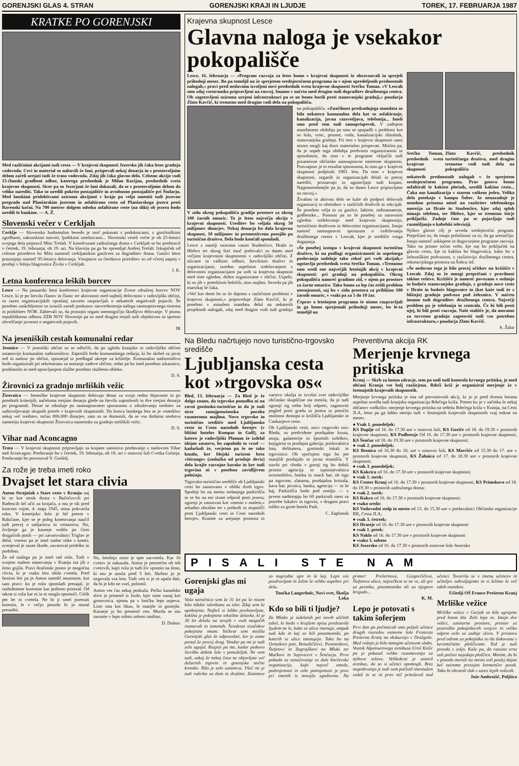GORENJSKI GLAS 4. STRAN GORENJSKI KRAJI IN LJUDJE TOREK, 17. FEBRUARJA 1987
KRATKE PO GORENJSKI
Med različnimi akcijami tudi cesta — V krajevni skupnosti Jezersko jih čaka letos gradnja vodovoda. Cevi in material so nabavili že lani, prispevali nekaj denarja in s prostovoljnim delom začeli urejati tudi že traso vodovoda. Zdaj jih čaka glavno delo. Celotno akcijo vodi 15-članski gradbeni odbor, katerega predsednik je Milan Kocijan, predsednik sveta krajevne skupnosti. Sicer pa so Jezerjani že lani dokazali, da se s prostovoljnim delom da veliko narediti. Tako so uredili pokrito postajališče in avtobusno postajališče pri Štularju. Med lanskimi pridobitvami oziroma akcijami v kraju pa velja omeniti tudi jezovno pregrado nad Planšarskim jezerom in asfaltirano cesto od Planšarskega jezera proti Ravenski kočni. Na 700 metrov dolgem odseku asfaltirane ceste (na sliki) ob jezeru bodo uredili še bankine. — A. Ž.
Slovenski večer v Cerkljah
Cerklje — Slovensko hudomušno besedo je moč pokazati s podoknicami, z gostilniškimi zgodbami, zakonskimi nasveti, ljudskimi smešnicami... Slovenski veseli večer je ob 25-letnici svojega dela pripravil Mito Trefalt. V kinodvorani zadružnega doma v Cerkljah se bo predstavil v četrtek, 19. februarja, ob 19. uri. Na klavirju pa ga bo spremljal Andrej Trefalt. Izkupiček od celotne prireditve bo Mito namenil cerkljanskim gasilcem za dograditev doma. Gasilci letos praznujejo namreč 95-letnico delovanja. Vstopnice za četrtkovo prireditev so od včerej naprej v prodaji v bifeju blagovnice Živila v Cerkljah.
J. K.
Letna konferenca leških borcev
Lesce — Na januarski letni konferenci krajevne organizacije Zveze združenj borcev NOV Lesce, ki je po številu članov in članic ter aktivnosti med najbolj delovnimi v radovljiški občini, so razen organizacijskih vprašanj zavzeto razpravljali o nekaterih negativnih pojavih. Še posebno zaskrbljenost so izrazili zaradi poskusov razvrednotenja našega samoupravnega sistema in pridobitev NOB. Zahtevali so, da pristojni organi onemogočijo škodljivo delovanje. V pismu republiškemu odboru ZZB NOV Slovenije pa so med drugim terjali tudi objektivno in spretno obveščanje javnosti o negativnih pojavih.
JR
Na jeseniških cestah komunalni redar
Jesenice — V jeseniški občini so se odločili, da po zgledu kranjske in radovljiške občine ustanovijo komunalno nadzorništvo. Zaposlili bodo komunalnega redarja, ki bo skrbel za javni red in nadzor po občini, opozarjal in predlagal ukrepe za kršitelje. Komunalno nadzorništvo bodo organizirali pri sekretariatu za notranje zadeve občine, redar pa bo imel posebno izkaznico, pooblastilo in med opravljanjem službe posebno službeno obleko.
D. S.
Žirovnici za gradnjo mrliških vežic
Žirovnica — Jeseniške krajevne skupnosti dobivajo denar za svojo redno dejavnost in po posebnih kriterijih, načeloma tretjino denarja glede na število zaposlenih in dve tretjini denarja po programih. Denar se združuje po samoupravnem sporazumu o združevanju sredstev za zadovoljevanje skupnih potreb v krajevnih skupnostih. Do konca lanskega leta se je »nateklo« nekaj več sredstev, točno 806.000 dinarjev, zato so se domenili, da se vsa dodatna sredstva namenijo krajevni skupnosti Žirovnica namensko za gradnjo mrliških vežic.
D. S.
Vihar nad Aconcagno
Trata — V krajevni skupnosti pripravljajo za krajane zanimivo predavanje z naslovom Vihar nad Aconcagno. Predavanje bo v četrtek, 19. februarja, ob 18. uri v osnovni šoli Cvetka Golarja. Predavanje bo povezoval V. Grošelj.
Za rože je treba imeti roko
Dvajset let stara clivia
Anton Strajnšak s Stare ceste v Kranju naj bi se kot otrok doma v Bučečovcih pri Radencih šel učit za krojača, a mu je tik pred koncem vojne, 4. maja 1945, mina pokvarila roko. V kmetijsko šolo je šel potem v Rakičane, kjer se je poleg kmetovanja naučil tudi precej o sadjarstvu in vrtnarstvu. No, življenje ga je kasneje vodilo po čisto drugačnih potih — pri zavarovalnici Triglav je delal, vseeno pa je imel stalne stike s kmeti; ocenjeval je razne škode, zavaroval pridelke in podobno.
Že od malega pa je imel rad rože. Tudi v svojem malem stanovanju v Kranju sta jih z ženo gojila. Pravi družinski ponos je mogočna clivia, ki je vsako leto obilo cvetela. Pred šestimi leti pa je Anton naredil neumnost, kot sam pravi: ko je rožo spomladi presajal, je razbohotene korenine kar pošteno prirezal. Od takrat si roža kar ni in ni mogla opomoči. Celih pet let ni cvetela. Ne bi ji smel porezati korenin, le v večjo posodo bi jo moral presaditi.
No, letošnjo zimo je spet zacvetela. Kar 16 cvetov je nakazala. Anton je presrečen ob teh cvetovih, kajti roža je tudi živ spomin na ženo, ki mu je umrla pred 5 leti. Skrbno jo je negovala vsa leta. Tudi ven si je ni upala dati, da bi je kdo ne vzel, polomil.
Anton ves čas nekaj poskuša. Pečko kanadske slive je prinesel iz Izole, kjer raste zunaj kot grmovnica, njemu pa v lončku lepo uspeva. Liste ima kot fikus, le manjše in gostejše. Kasneje jo bo prenesel ven. Morda se mu razraste v lepo sobno zeleno rastlino.
D. Dolenc
Krajevna skupnost Lesce
Glavna naloga je vsekakor pokopališče
Lesce, 16. februarja — »Program razvoja za letos bomo v krajevni skupnosti še obravnavali in sprejeli prihodnji mesec. Bo pa temeljil na že sprejetem srednjeročnem programu in v njem opredeljenih prednostnih nalogah,« pravi pred nedavnim izvoljeni novi predsednik sveta krajevne skupnosti Srečko Toman. »V Lescah smo zdaj vsestransko pripravljeni na razvoj. Imamo v načrtu med drugim tudi dograditev družbenega centra. Ob zagotovljeni oziroma urejeni infrastrukturi pa se ne bomo borili proti stanovanjski gradnji,« poudarja Zlato Kavčič, ki trenutno med drugim vodi dela na pokopališču.
V zidu okrog pokopališča gradijo prostore za okrog 100 žarnih omaric. To je letos največja akcija v krajevni skupnosti. Ureditev bo veljala okrog 50 milijonov dinarjev. Nekaj denarja bo dala krajevna skupnost, 10 milijonov in premostitveno posojilo pa turistično društvo. Dela bodo končali spomladi.
Lesce z naselji oziroma vasmi Studenčice, Hraše in Hlebce ter okrog štiri tisoč prebivalci so danes med večjimi krajevnimi skupnostmi v radovljiški občini. Z ulicami in vaškimi odbori, številnimi društvi in organizacijami, izredno uspešnim sodelovanjem z delovnimi organizacijami pa sodi ta krajevna skupnost med tiste zgledne, dobro organizirane v občini. Uspehi, ki so jih v preteklosti beležili, niso majhni. Seveda pa jih marsikaj še čaka.
»Več kot deset let se že dajemo z različnimi problemi v krajevni skupnosti,« pripoveduje Zlato Kavčič, ki je posebno v minulem mandatu delal na nekaterih projektnih nalogah, zdaj med drugim vodi tudi gradnjo na pokopališču. »Značilnost predzadnjega mandata so bila nekatera komunalna dela kot so asfaltiranje, kanalizacija, javna razsvetljava, telefonija... Imeli smo pred tem tudi samoprispevek. V zadnjem mandatnem obdobju pa smo se spopadli s problemi kot so šola, vrtec, promet, voda, kanalizacijski zbiralnik, stanovanjska gradnja. Pri tem v krajevni skupnosti sami nismo mogli kaj dosti materialno prispevati. Mislim pa, da je uspeh tega obdobja predvsem organiziranost in sposobnost, da smo v te programe vključili tudi posamezne občinske samoupravne interesne skupnosti. Pravzaprav je to rezultat sporazuma, ki smo ga v krajevni skupnosti podpisali 1983. leta. Da smo v krajevni skupnosti, organih in organizacijah delali in precej naredili, priznavajo in ugotavljajo tudi krajani. Najpomembnejše pa je, da so danes Lesce pripravljene na razvoj.«
Živahno in aktivno delo se kaže ob podpori delovnih organizacij in obrtnikov v različnih društvih in sekcijah. Še posebno velja to za gasilce, šahiste, radioamaterje, godbenike... Ponosni pa so še posebej za naravnost zgledno sodelovanje med krajevno skupnostjo, turističnim društvom in delovnimi organizacijami. Imajo namreč samoupravni sporazum o vzdrževanju družbenega centra v Lescah, kjer je središče vsega dogajanja.
»Še posebej izstopa v krajevni skupnosti turistično društvo, ki na podlagi organiziranosti in uspešnega poslovanja sodeluje tako rekoč pri vseh akcijah,« ugotavlja predsednik sveta Srečko Toman. »Trenutno smo sredi ene največjih letošnjih akcij v krajevni skupnosti: pri gradnji na pokopališču. Okrog pokopališča namreč gradimo zid, v njem pa prostore za žarne omarice. Tako bomo za lep čas rešili problem utesnjenosti, saj bo v zidu prostora za približno 100 žarnih omaric, v vsaki pa za 5 do 10 žar.
Čeprav o letošnjem programu še nismo razpravljali in ga bomo sprejemali prihodnji mesec, bo le-ta temeljil na
Srečko Toman, predsednik sveta krajevne skupnosti
Zlato Kavčič, predsednik turističnega društva, med drugim trenutno vodi tudi dela na pokopališču
nekaterih prednostnih nalogah v že sprejetem srednjeročnem programu. Prav gotovo bomo asfaltirali še kakšen pločnik, uredili kakšno cesto... Čaka nas kanalizacija v starem vaškem jedru. Velika dela potekajo v kampu Šobec. In nenazadnje je nenehno prisotna misel na razširitev telefonskega omrežja za Hraše in Studenčice, kjer zdaj sploh nimajo telefona, ter Hlebce, kjer so trenutno štirje priključki. Zadnje čase pa se pojavljajo tudi razmišljanja o kabelski televiziji.
Njihov glavni cilj je seveda srednjeročni program. Prepričani so, da imajo priložnosti za to, da ga uresničijo. Imajo namreč usklajene in dogovorjene programe razvoja. Tako na primer točno vedo, kje naj bo priključek na glavno cesto, kje in kakšna bo blagovnica, kako bo z železniškim podvozom, z razširitvijo družbenega centra, rekreacijskega prostora na Šobcu itd.
»Še nedavno tega je bilo precej očitkov na križišče v Lescah. Zdaj so že mnogi prepričani v pravilnost takšne rešitve. Križišče je namreč povezano s sedanjo in bodočo stanovanjsko gradnjo, z gradnjo nove ceste v Hraše in bodoče blagovnice in (kot kaže tudi že z bližnjo) gradnjo podvoza pod železnico. V načrtu imamo tudi dograditev družbenega centra. Največji problem pa je telefonija in centrala. Če bi bili proti njej, bi bili proti razvoju. Naše stališče je, da moramo za tovrstno gradnjo zagotoviti tudi vso potrebno infrastrukturo,« poudarja Zlato Kavčič.
A. Žalar
Na Bledu načrtujejo novo turistično-trgovsko središče
Ljubljanska cesta kot »trgovska os«
Bled, 13. februarja — Za Bled je že dolgo znano, da trgovska ponudba ni na ravni gostinsko-turistične in da je tudi sicer zunajpenzionska poraba razmeroma majhna. Novo trgovsko in turistično središče med Ljubljansko cesto in Cesto narodnih herojev (v bližini hotelov Kompas in Golf), za katero je radovljiški Planum že izdelal idejno zasnovo, bo zapolnilo to vrzel — kadarkoli že, verjetno pa še ne tako kmalu, ker blejski turizem brez »šticunge« (zaslužka od prodaje deviz) dela krajše razvojne korake in ker tudi trgovina ni v posebno zavidljivem položaju.
Trgovsko-turistično središče ob Ljubljanski cesti bo zasnovano v obliki dveh trgov. Spodnji bo na mestu sedanjega parkirišča in se bo na eni strani odpiral proti jezeru; zgornji je zasnovan kot »mesto v malem,« arkadno obzidan ter s prehodi in stopnišči proti Ljubljanski cesti in Cesti narodnih herojev. Komite za urejanje prostora in varstvo okolja in izvršni svet radovljiške občinske skupščine sta menila, da je tudi zgornji trg treba bolj odpreti, zagotoviti pogled proti gradu in jezeru in preučiti možnost dostopa iz križišča Ljubljanske in Cankarjeve ceste.
Ob Ljubljanski cesti, novi »trgovski osi« Bleda, so predvidene prodajalne krzna, usnja, galanterije in športnih izdelkov, knjigarna in prodajna galerija, poslovalnica lota, delikatesa, gostinski lokali in trgovinice. Ob spočnjem trgu bo pet manjših prodajaln in javna stranišča. V stavbi pri vhodu v gornji trg bo dobili prostor agencija in izposojevalnica avtomobilov, butika in snack bar, ob trgu pa trgovine, zlatarna, prodajalna kristala, kava bar, pivnica, banka, agencija — in še kaj. Parkirišča bodo pod zemljo — v prvem nadstropju bo 60 parkirnih mest za potrebe lokalov in trgovin, v drugem pravi toliko za goste hotela Park.
C. Zaplotnik
Preventivna akcija RK
Merjenje krvnega pritiska
Kranj — Skrb za lastno zdravje, sem pa sodi tudi kontrola krvnega pritiska, je med občani Kranja vse bolj razširjena. Rdeči križ je organiziral merjenje že v šestnajstih krajevnih skupnostih.
Merjenje krvnega pritiska je ena od preventivnih akcij, ki jo je pred dvema letoma uspešno uvedla tudi kranjska organizacija Rdečega križa. Potem ko je v začetku le nekaj občanov »odkrilo« merjenje krvnega pritiska na sedežu Rdečega križa v Kranju, na Cesti JLA, letos pa ga lahko merijo tudi v šestnajstih krajevnih skupnostih vsaj enkrat na mesec.
● Vsak 1. ponedeljek:
KS Duplje od 16. do 17.30 ure v osnovni šoli, KS Goriče od 18. do 19.30 v prostorih krajevne skupnosti, KS Podbrezje Od 16. do 17.30 ure v prostorih krajevne skupnosti, KS Šenčur od 18. do 19.30 ure v prostorih krajevne skupnosti;
● vsak 2. ponedeljek:
KS Besnica od 16.30 do 18. ure v osnovni šoli, KS Mavčiče od 15.30 do 17. ure v prostorih krajevne skupnsoti, KS Žabnica od 17. do 18.30 ure v prostorih krajevne skupnosti;
● vsak 3. ponedeljek:
KS Kokrica od 16. do 17.30 ure v prostorih krajevne skupnosti;
● vsak 1. torek:
KS Center Kranj od 16. do 17.30 v prostorih krajevne skupnosti, KS Primskovo od 18. do 19.30 v prostorih zadružnega doma;
● vsak 2. torek:
KS Kokra od 16. do 17.30 v prostorih krajevne skupnosti;
● vsako sredo:
KS Vodovodni stolp in mesto od 13. do 15.30 ure v predavalnici Občinske organizacije RK, Cesta JLA;
● vsak 3. četrtek:
KS Hrastje od 16. do 17.30 ure v prostorih krajevne skupnosti
● vsak 1. petek:
KS Naklo od 16. do 17.30 ure v prostorih krajevne skupnosti
● vsako 3. soboto
KS Jezersko od 16. do 17.30 v prostorih osnovne šole Jezersko
PISALI STE NAM
Gorenjski glas mi ugaja
Vaša naročnica sem že 31 let pa še nisem bila nikdar izžrebana za izlet. Zdaj sem že upokojena. Najbrž si lahko predstavljate, kakšna je pokojnina tekstilne delavke, ki je 30 let delala na strojih v vseh mogočih rozmerah in izmenah. Šestdeset tisočakov pokojnine imam. Večkrat sem mislila Gorenjski glas že odpovedati, ker je zame postal že precej drag. Vendar pa mi je tudi zelo ugajal. Razjezi pa me, kadar petkovo številko dobim šele v ponedeljek. Ne vem tudi, zakaj že nekaj časa ne objavljate več dežurnih trgovin in gorenjske nočne kronike. Bila je zelo zanimiva. Všeč mi je tudi rubrika za dom in družino. Zanimive so nagradne igre in še kaj. Lepo vas pozdravljam in želim še veliko uspehov pri delu.
Tončka Langerholc, Novi svet, Škofja Loka
Kdo so bili ti ljudje?
Za Mlako je izdelanih pet novih uličnih tabel, ki bodo v krajšem opisu predstavile ljudem ne le, kako se ulica imenuje, ampak tudi kdo in kaj so bili posamezniki, po katerih se ulice imenujejo. Tako bo na Ortnekovi poti, Benedičičevi, Pestotnikovi, Štefetovi in Zagrajškovi na Mlaki ter Mačkovi in Sajovicevi v Šenčurju. Prvo pobudo za označevanje so dale borčevske organizacije, kajti največ zmede, podvojenosti in celo potrojenosti je prav pri imenih iz novejše zgodovine. Na primer: Prešernova, Gregorčičeva, Štefetova ulica; največkrat se ne ve, ali gre za pesnika, posameznika ali za njegovo brigado...
K. M.
Lepo je potovati s takim šoferjem
Prvi dan po počitnicah smo peljali učence drugih razredov osnovne šole Franceta Prešerna Kranj na ekskurzijo v Dražgoše. Med vožnjo je bilo mnogim učencem slabo. Voznik Alpetourovega avtobusa Uroš Košir pa je pokazal veliko razumevanja za njihove težave. Velikokrat je ustavil avtobus, da so si učenci opomogli. Brez negodovanja je tudi sam počistil onesnažen sedež in se ni prav nič pritoževal nad učenci. Tovarišu se v imenu učencev in učiteljev zahvaljujemo in si želimo še več takih voznikov.
Učitelji OŠ France Prešeren Kranj
Mrliške vežice
Mrliške vežice v Gorjah so bile zgrajene pred letom dni. Zelo lepe so. Imajo dve vežici, sanitarne prostore, prostor za postrežbo pokojnikovih svojcev in veliko odprto avlo za zadnje slovo. V prostoru pred odrom za pokojnika so tla tlakovana s keramičnimi ploščicami. Tod je tudi posoda s soljo. Kaže pa, da razsuta zrna soli počasi najedajo ploščice. Menim, da bi v posodo morali na mesto soli poslej dajati bel oziroma presejan kremenčev pesek. Tako bi ohranili tlak v zares lepih vežicah.
Jože Ambrožič, Poljšica